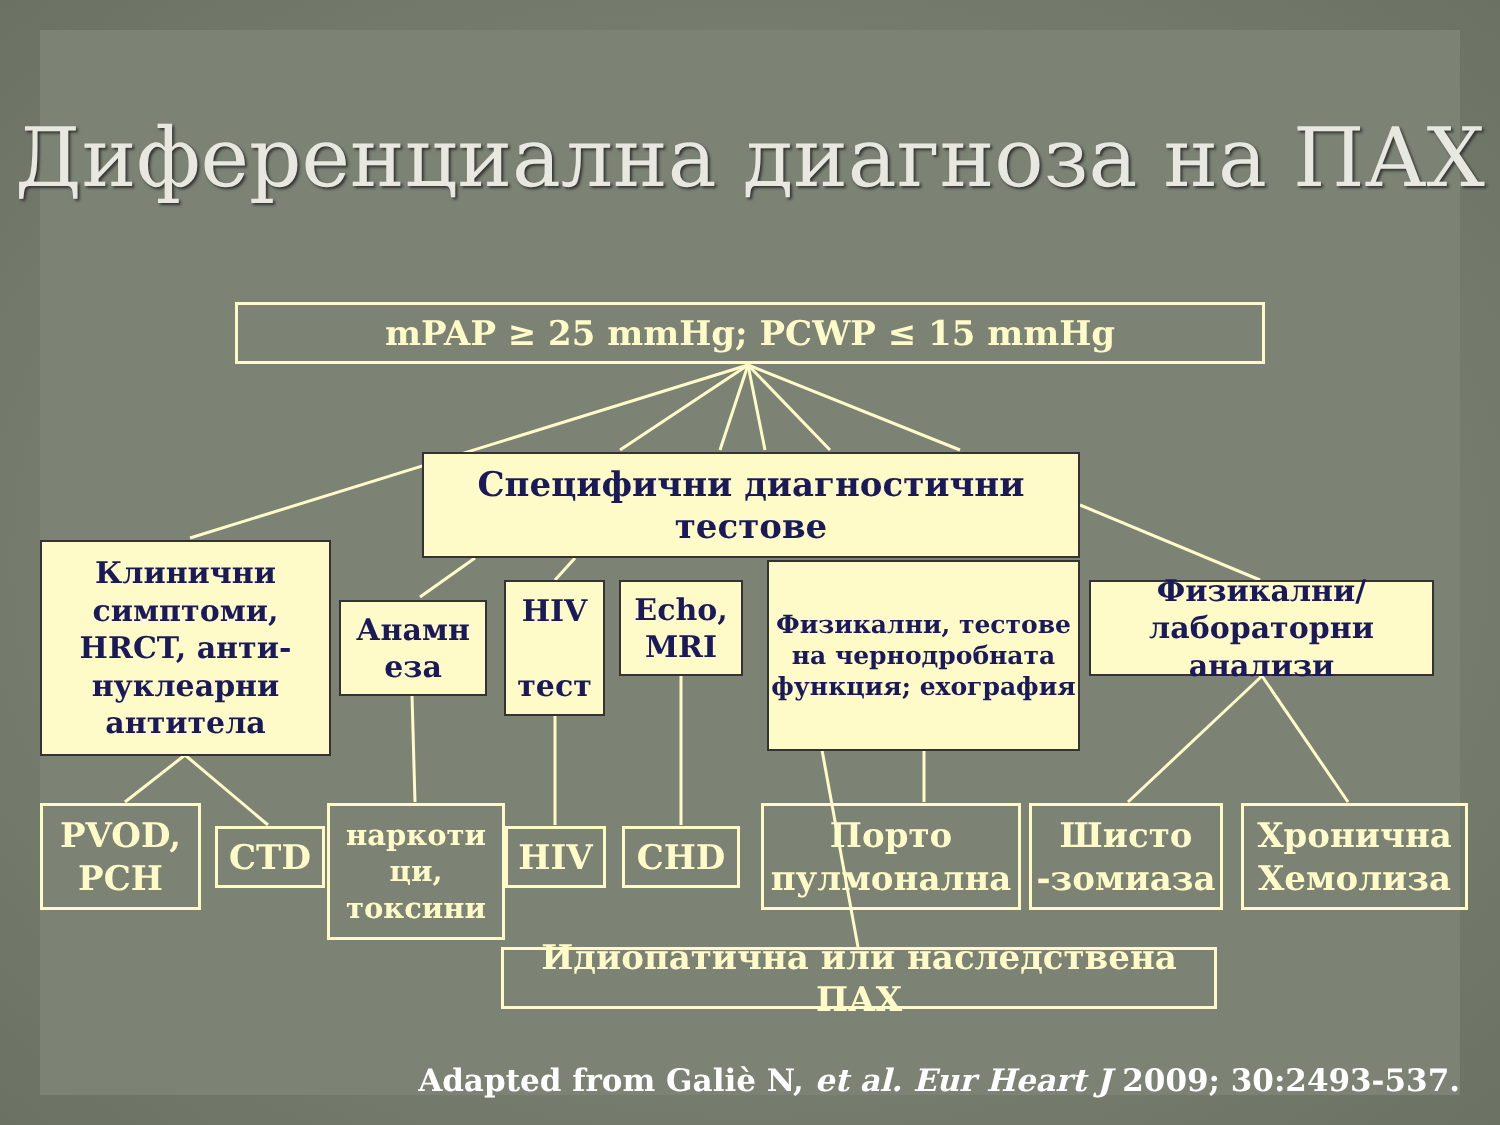Диференциална диагноза на ПАХ
mPAP ≥ 25 mmHg; PCWP ≤ 15 mmHg
Специфични диагностични тестове
Клинични симптоми, HRCT, анти-нуклеарни антитела
Анамн еза
HIV
тест
Echo, MRI
Физикални, тестове на чернодробната функция; ехография
Физикални/лабораторни анализи
PVOD, PCH
CTD
наркоти ци, токсини
HIV CHD
Порто пулмонална
Шисто -зомиаза
Хронична Хемолиза
Идиопатична или наследствена ПАХ
Adapted from Galiè N, et al. Eur Heart J 2009; 30:2493-537.